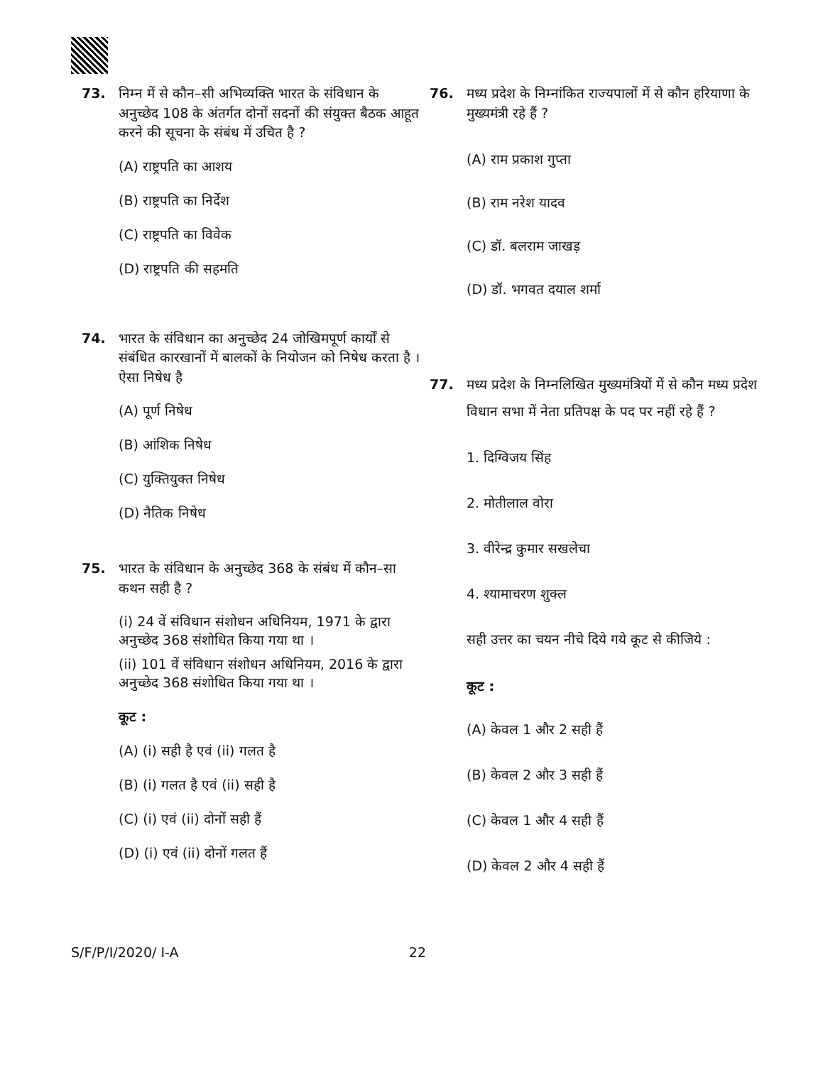73. निम्न में से कौन–सी अभिव्यक्ति भारत के संविधान के अनुच्छेद 108 के अंतर्गत दोनों सदनों की संयुक्त बैठक आहूत करने की सूचना के संबंध में उचित है ?
(A) राष्ट्रपति का आशय
(B) राष्ट्रपति का निर्देश
(C) राष्ट्रपति का विवेक
(D) राष्ट्रपति की सहमति
74. भारत के संविधान का अनुच्छेद 24 जोखिमपूर्ण कार्यों से संबंधित कारखानों में बालकों के नियोजन को निषेध करता है । ऐसा निषेध है
(A) पूर्ण निषेध
(B) आंशिक निषेध
(C) युक्तियुक्त निषेध
(D) नैतिक निषेध
75. भारत के संविधान के अनुच्छेद 368 के संबंध में कौन–सा कथन सही है ?
(i) 24 वें संविधान संशोधन अधिनियम, 1971 के द्वारा अनुच्छेद 368 संशोधित किया गया था ।
(ii) 101 वें संविधान संशोधन अधिनियम, 2016 के द्वारा अनुच्छेद 368 संशोधित किया गया था ।
कूट :
(A) (i) सही है एवं (ii) गलत है
(B) (i) गलत है एवं (ii) सही है
(C) (i) एवं (ii) दोनों सही हैं
(D) (i) एवं (ii) दोनों गलत हैं
76. मध्य प्रदेश के निम्नांकित राज्यपालों में से कौन हरियाणा के मुख्यमंत्री रहे हैं ?
(A) राम प्रकाश गुप्ता
(B) राम नरेश यादव
(C) डॉ. बलराम जाखड़
(D) डॉ. भगवत दयाल शर्मा
77. मध्य प्रदेश के निम्नलिखित मुख्यमंत्रियों में से कौन मध्य प्रदेश विधान सभा में नेता प्रतिपक्ष के पद पर नहीं रहे हैं ?
1. दिग्विजय सिंह
2. मोतीलाल वोरा
3. वीरेन्द्र कुमार सखलेचा
4. श्यामाचरण शुक्ल
सही उत्तर का चयन नीचे दिये गये कूट से कीजिये :
कूट :
(A) केवल 1 और 2 सही हैं
(B) केवल 2 और 3 सही हैं
(C) केवल 1 और 4 सही हैं
(D) केवल 2 और 4 सही हैं
S/F/P/I/2020/ I-A 22